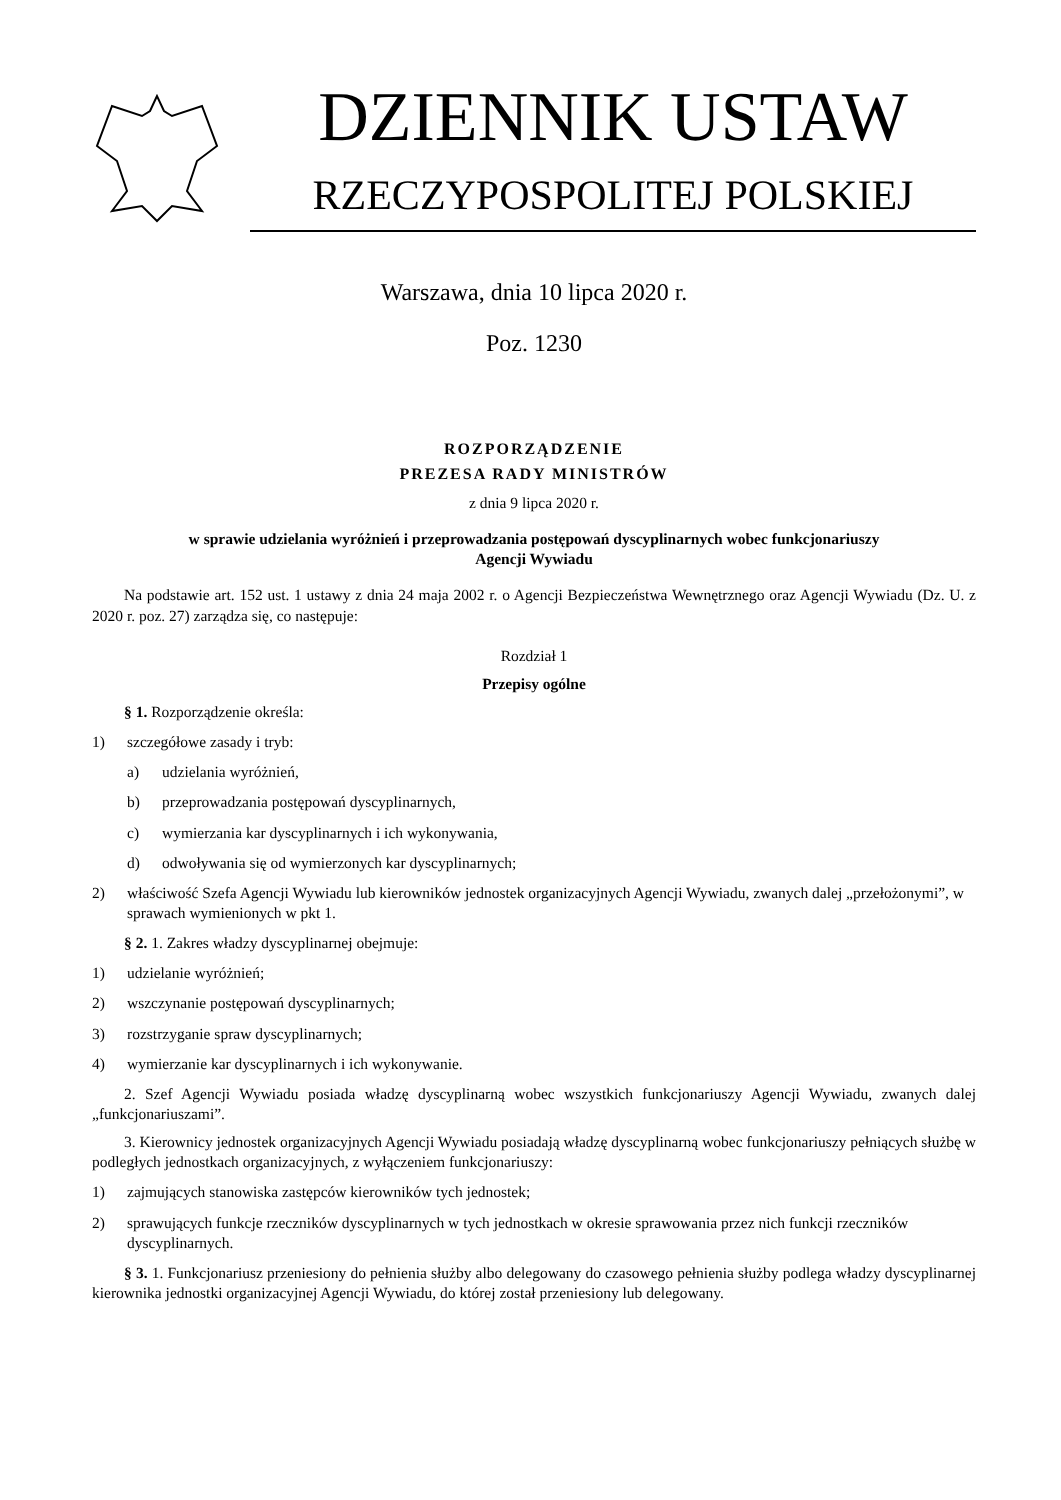DZIENNIK USTAW
RZECZYPOSPOLITEJ POLSKIEJ
Warszawa, dnia 10 lipca 2020 r.
Poz. 1230
ROZPORZĄDZENIE
PREZESA RADY MINISTRÓW
z dnia 9 lipca 2020 r.
w sprawie udzielania wyróżnień i przeprowadzania postępowań dyscyplinarnych wobec funkcjonariuszy
Agencji Wywiadu
Na podstawie art. 152 ust. 1 ustawy z dnia 24 maja 2002 r. o Agencji Bezpieczeństwa Wewnętrznego oraz Agencji Wywiadu (Dz. U. z 2020 r. poz. 27) zarządza się, co następuje:
Rozdział 1
Przepisy ogólne
§ 1. Rozporządzenie określa:
1) szczegółowe zasady i tryb:
a) udzielania wyróżnień,
b) przeprowadzania postępowań dyscyplinarnych,
c) wymierzania kar dyscyplinarnych i ich wykonywania,
d) odwoływania się od wymierzonych kar dyscyplinarnych;
2) właściwość Szefa Agencji Wywiadu lub kierowników jednostek organizacyjnych Agencji Wywiadu, zwanych dalej „przełożonymi”, w sprawach wymienionych w pkt 1.
§ 2. 1. Zakres władzy dyscyplinarnej obejmuje:
1) udzielanie wyróżnień;
2) wszczynanie postępowań dyscyplinarnych;
3) rozstrzyganie spraw dyscyplinarnych;
4) wymierzanie kar dyscyplinarnych i ich wykonywanie.
2. Szef Agencji Wywiadu posiada władzę dyscyplinarną wobec wszystkich funkcjonariuszy Agencji Wywiadu, zwanych dalej „funkcjonariuszami”.
3. Kierownicy jednostek organizacyjnych Agencji Wywiadu posiadają władzę dyscyplinarną wobec funkcjonariuszy pełniących służbę w podległych jednostkach organizacyjnych, z wyłączeniem funkcjonariuszy:
1) zajmujących stanowiska zastępców kierowników tych jednostek;
2) sprawujących funkcje rzeczników dyscyplinarnych w tych jednostkach w okresie sprawowania przez nich funkcji rzeczników dyscyplinarnych.
§ 3. 1. Funkcjonariusz przeniesiony do pełnienia służby albo delegowany do czasowego pełnienia służby podlega władzy dyscyplinarnej kierownika jednostki organizacyjnej Agencji Wywiadu, do której został przeniesiony lub delegowany.